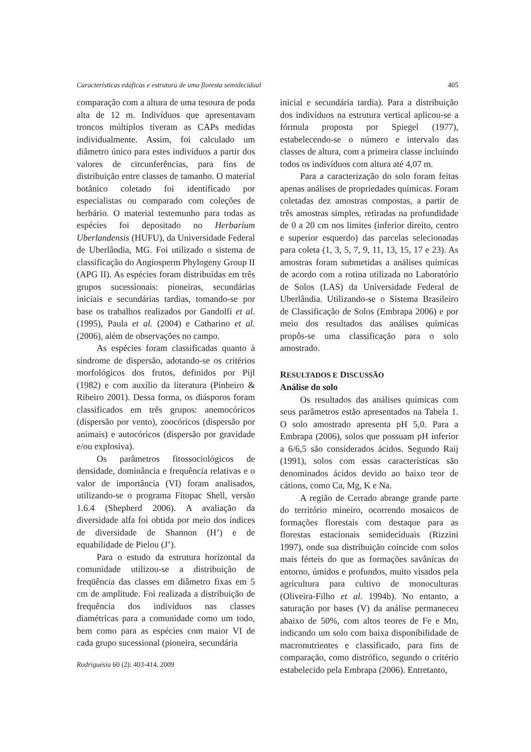Características edáficas e estrutura de uma floresta semidecidual 405
comparação com a altura de uma tesoura de poda alta de 12 m. Indivíduos que apresentavam troncos múltiplos tiveram as CAPs medidas individualmente. Assim, foi calculado um diâmetro único para estes indivíduos a partir dos valores de circunferências, para fins de distribuição entre classes de tamanho. O material botânico coletado foi identificado por especialistas ou comparado com coleções de herbário. O material testemunho para todas as espécies foi depositado no Herbarium Uberlandensis (HUFU), da Universidade Federal de Uberlândia, MG. Foi utilizado o sistema de classificação do Angiosperm Phylogeny Group II (APG II). As espécies foram distribuídas em três grupos sucessionais: pioneiras, secundárias iniciais e secundárias tardias, tomando-se por base os trabalhos realizados por Gandolfi et al. (1995), Paula et al. (2004) e Catharino et al. (2006), além de observações no campo.
As espécies foram classificadas quanto à síndrome de dispersão, adotando-se os critérios morfológicos dos frutos, definidos por Pijl (1982) e com auxílio da literatura (Pinheiro & Ribeiro 2001). Dessa forma, os diásporos foram classificados em três grupos: anemocóricos (dispersão por vento), zoocóricos (dispersão por animais) e autocóricos (dispersão por gravidade e/ou explosiva).
Os parâmetros fitossociológicos de densidade, dominância e frequência relativas e o valor de importância (VI) foram analisados, utilizando-se o programa Fitopac Shell, versão 1.6.4 (Shepherd 2006). A avaliação da diversidade alfa foi obtida por meio dos índices de diversidade de Shannon (H’) e de equabilidade de Pielou (J’).
Para o estudo da estrutura horizontal da comunidade utilizou-se a distribuição de freqüência das classes em diâmetro fixas em 5 cm de amplitude. Foi realizada a distribuição de frequência dos indivíduos nas classes diamétricas para a comunidade como um todo, bem como para as espécies com maior VI de cada grupo sucessional (pioneira, secundária
inicial e secundária tardia). Para a distribuição dos indivíduos na estrutura vertical aplicou-se a fórmula proposta por Spiegel (1977), estabelecendo-se o número e intervalo das classes de altura, com a primeira classe incluindo todos os indivíduos com altura até 4,07 m.
Para a caracterização do solo foram feitas apenas análises de propriedades químicas. Foram coletadas dez amostras compostas, a partir de três amostras simples, retiradas na profundidade de 0 a 20 cm nos limites (inferior direito, centro e superior esquerdo) das parcelas selecionadas para coleta (1, 3, 5, 7, 9, 11, 13, 15, 17 e 23). As amostras foram submetidas a análises químicas de acordo com a rotina utilizada no Laboratório de Solos (LAS) da Universidade Federal de Uberlândia. Utilizando-se o Sistema Brasileiro de Classificação de Solos (Embrapa 2006) e por meio dos resultados das análises químicas propôs-se uma classificação para o solo amostrado.
RESULTADOS E DISCUSSÃO
Análise do solo
Os resultados das análises químicas com seus parâmetros estão apresentados na Tabela 1. O solo amostrado apresenta pH 5,0. Para a Embrapa (2006), solos que possuam pH inferior a 6/6,5 são considerados ácidos. Segundo Raij (1991), solos com essas características são denominados ácidos devido ao baixo teor de cátions, como Ca, Mg, K e Na.
A região de Cerrado abrange grande parte do território mineiro, ocorrendo mosaicos de formações florestais com destaque para as florestas estacionais semideciduais (Rizzini 1997), onde sua distribuição coincide com solos mais férteis do que as formações savânicas do entorno, úmidos e profundos, muito visados pela agricultura para cultivo de monoculturas (Oliveira-Filho et al. 1994b). No entanto, a saturação por bases (V) da análise permaneceu abaixo de 50%, com altos teores de Fe e Mn, indicando um solo com baixa disponibilidade de macronutrientes e classificado, para fins de comparação, como distrófico, segundo o critério estabelecido pela Embrapa (2006). Entretanto,
Rodriguésia 60 (2): 403-414. 2009